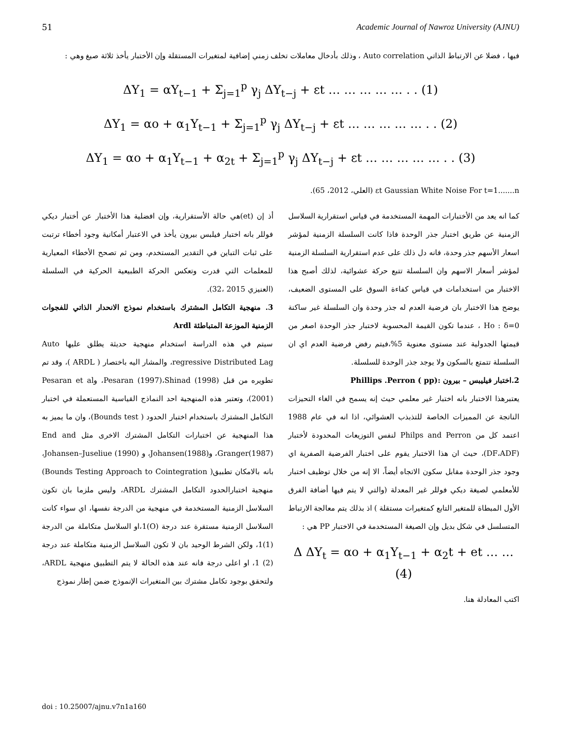51 Academic Journal of Nawroz University (AJNU)
فيها ، فضلا عن الارتباط الذاتي Auto correlation ، وذلك بأدخال معاملات تخلف زمني إضافية لمتغيرات المستقلة وإن الأختبار يأخذ ثلاثة صيغ وهي :
ΔY<sub>1</sub> = αY<sub>t−1</sub> + Σ<sub>j=1</sub><sup>p</sup> γ<sub>j</sub> ΔY<sub>t−j</sub> + εt … … … … … . . (1)
ΔY<sub>1</sub> = αo + α<sub>1</sub>Y<sub>t−1</sub> + Σ<sub>j=1</sub><sup>p</sup> γ<sub>j</sub> ΔY<sub>t−j</sub> + εt … … … … … . . (2)
ΔY<sub>1</sub> = αo + α<sub>1</sub>Y<sub>t−1</sub> + α<sub>2t</sub> + Σ<sub>j=1</sub><sup>p</sup> γ<sub>j</sub> ΔY<sub>t−j</sub> + εt … … … … … . . (3)
εt Gaussian White Noise For t=1.......n (العلي، 2012، 65).
كما انه يعد من الأختبارات المهمة المستخدمة في قياس استقرارية السلاسل الزمنية عن طريق اختبار جذر الوحدة فاذا كانت السلسلة الزمنية لمؤشر اسعار الأسهم جذر وحدة، فانه دل ذلك على عدم استقرارية السلسلة الزمنية لمؤشر أسعار الاسهم وان السلسلة تتبع حركة عشوائية، لذلك أصبح هذا الاختبار من استخدامات في قياس كفاءة السوق على المستوى الضعيف، يوضح هذا الاختبار بان فرضية العدم له جذر وحدة وان السلسلة غير ساكنة Ho : δ=0 ، عندما تكون القيمة المحسوبة لاختبار جذر الوحدة اصغر من قيمتها الجدولية عند مستوى معنوية 5%،فيتم رفض فرضية العدم اي ان السلسلة تتمتع بالسكون ولا يوجد جذر الوحدة للسلسلة.
2.اختبار فيليبس – بيرون :Phillips .Perron ( pp)
يعتبرهذا الاختبار بانه اختبار غير معلمي حيث إنه يسمح في الغاء التحيزات الناتجة عن المميزات الخاصة للتذبذب العشوائي، اذا انه في عام 1988 اعتمد كل من Philps and Perron لنفس التوزيعات المحدودة لأختبار (DF،ADF)، حيث ان هذا الاختبار يقوم على اختبار الفرضية الصفرية اي وجود جذر الوحدة مقابل سكون الاتجاه أيضاً، الا إنه من خلال توظيف اختبار للأمعلمي لصيغة ديكي فوللر غير المعدلة (والتي لا يتم فيها أضافة الفرق الأول المبطاة للمتغير التابع كمتغيرات مستقلة ) اذ بذلك يتم معالجة الارتباط المتسلسل في شكل بديل وإن الصيغة المستخدمة في الاختبار PP هي :
Δ ΔY<sub>t</sub> = αo + α<sub>1</sub>Y<sub>t−1</sub> + α<sub>2</sub>t + et … … (4)
اكتب المعادلة هنا.
أذ إن (et)هي حالة الأستقرارية، وإن افضلية هذا الأختبار عن أختبار ديكي فوللر بانه اختبار فيلبس بيرون يأخذ في الاعتبار أمكانية وجود أخطاء ترتبت على ثبات التباين في التقدير المستخدم، ومن ثم تصحح الأخطاء المعيارية للمعلمات التي قدرت وتعكس الحركة الطبيعية الحركية في السلسلة (العنيزي 2015 ،32).
3. منهجية التكامل المشترك باستخدام نموذج الانحدار الذاتي للفجوات الزمنية الموزعة المتباطئة Ardl
سيتم في هذه الدراسة استخدام منهجية حديثة يطلق عليها Auto regressive Distributed Lag، والمشار اليه باختصار ( ARDL )، وقد تم تطويره من قبل Pesaran (1997)،Shinad (1998)، وPesaran et al (2001)، وتعتبر هذه المنهجية احد النماذج القياسية المستعملة في اختبار التكامل المشترك باستخدام اختبار الحدود ( Bounds test)، وان ما يميز به هذا المنهجية عن اختبارات التكامل المشترك الاخرى مثل End and Granger(1987)، وJohansen(1988)، و Johansen–Juseliue (1990)، بانه بالامكان تطبيق( Bounds Testing Approach to Cointegration) منهجية اختبارالحدود التكامل المشترك ARDL، وليس ملزما بان تكون السلاسل الزمنية المستخدمة في منهجية من الدرجة نفسها، اي سواء كانت السلاسل الزمنية مستقرة عند درجة (O)1،او السلاسل متكاملة من الدرجة (1)1، ولكن الشرط الوحيد بان لا تكون السلاسل الزمنية متكاملة عند درجة (2) 1، او اعلى درجة فانه عند هذه الحالة لا يتم التطبيق منهجية ARDL، ولتحقق بوجود تكامل مشترك بين المتغيرات الإنموذج ضمن إطار نموذج
doi : 10.25007/ajnu.v7n1a160